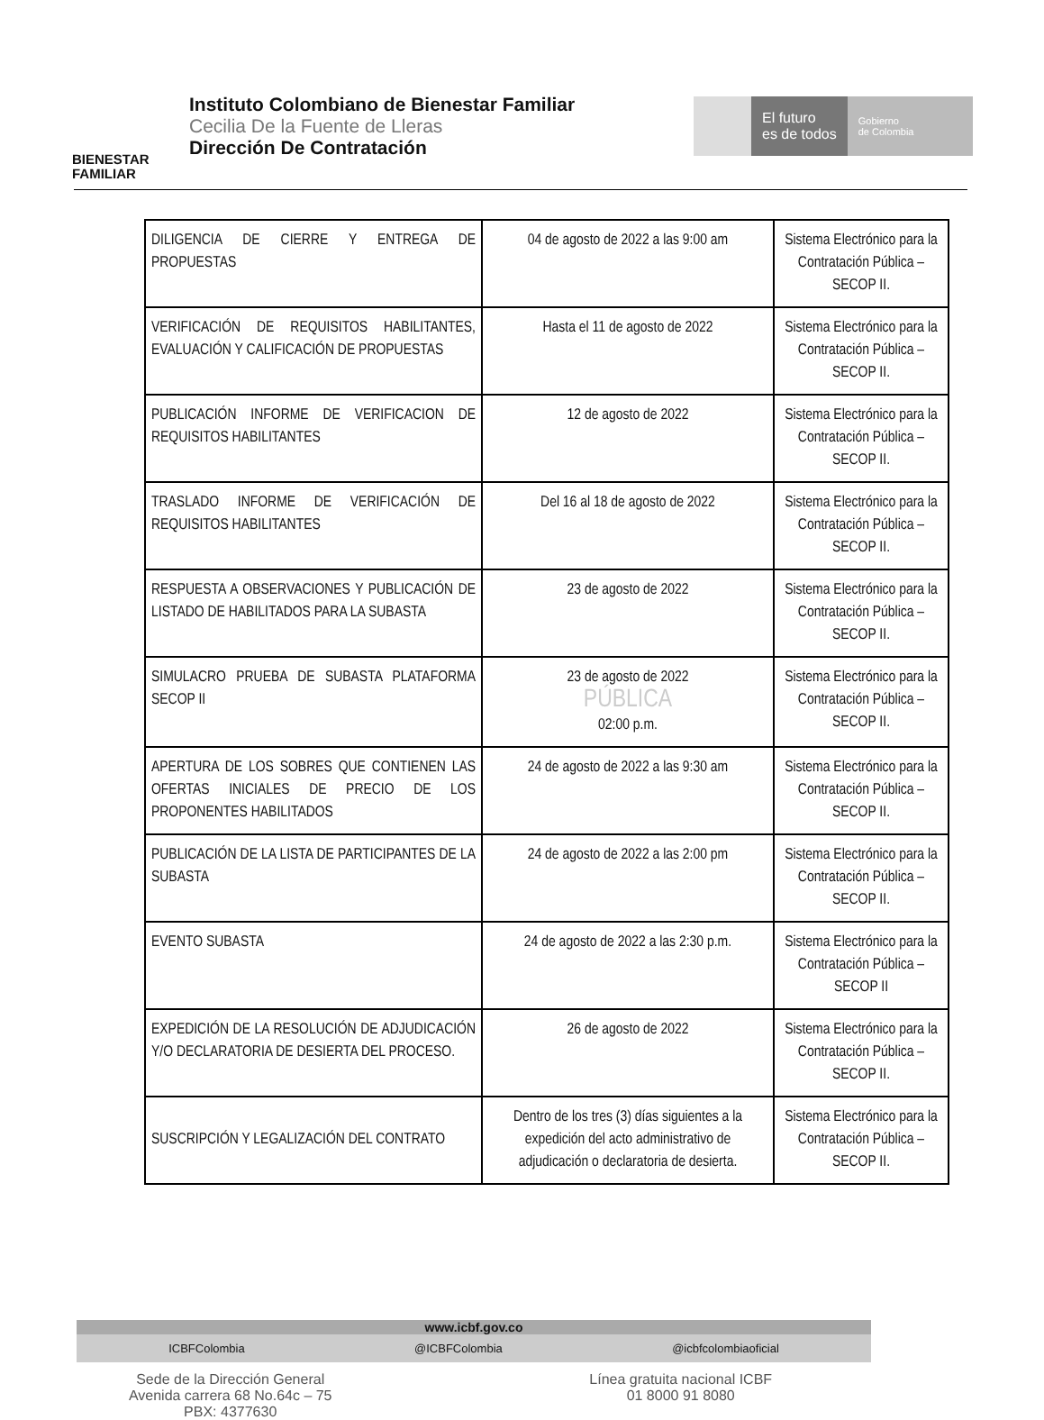BIENESTAR
FAMILIAR
Instituto Colombiano de Bienestar Familiar
Cecilia De la Fuente de Lleras
Dirección De Contratación
El futuro
es de todos
Gobierno
de Colombia
| DILIGENCIA DE CIERRE Y ENTREGA DE PROPUESTAS | 04 de agosto de 2022 a las 9:00 am | Sistema Electrónico para la Contratación Pública – SECOP II. |
| VERIFICACIÓN DE REQUISITOS HABILITANTES, EVALUACIÓN Y CALIFICACIÓN DE PROPUESTAS | Hasta el 11 de agosto de 2022 | Sistema Electrónico para la Contratación Pública – SECOP II. |
| PUBLICACIÓN INFORME DE VERIFICACION DE REQUISITOS HABILITANTES | 12 de agosto de 2022 | Sistema Electrónico para la Contratación Pública – SECOP II. |
| TRASLADO INFORME DE VERIFICACIÓN DE REQUISITOS HABILITANTES | Del 16 al 18 de agosto de 2022 | Sistema Electrónico para la Contratación Pública – SECOP II. |
| RESPUESTA A OBSERVACIONES Y PUBLICACIÓN DE LISTADO DE HABILITADOS PARA LA SUBASTA | 23 de agosto de 2022 | Sistema Electrónico para la Contratación Pública – SECOP II. |
| SIMULACRO PRUEBA DE SUBASTA PLATAFORMA SECOP II | 23 de agosto de 2022 PÚBLICA 02:00 p.m. | Sistema Electrónico para la Contratación Pública – SECOP II. |
| APERTURA DE LOS SOBRES QUE CONTIENEN LAS OFERTAS INICIALES DE PRECIO DE LOS PROPONENTES HABILITADOS | 24 de agosto de 2022 a las 9:30 am | Sistema Electrónico para la Contratación Pública – SECOP II. |
| PUBLICACIÓN DE LA LISTA DE PARTICIPANTES DE LA SUBASTA | 24 de agosto de 2022 a las 2:00 pm | Sistema Electrónico para la Contratación Pública – SECOP II. |
| EVENTO SUBASTA | 24 de agosto de 2022 a las 2:30 p.m. | Sistema Electrónico para la Contratación Pública – SECOP II |
| EXPEDICIÓN DE LA RESOLUCIÓN DE ADJUDICACIÓN Y/O DECLARATORIA DE DESIERTA DEL PROCESO. | 26 de agosto de 2022 | Sistema Electrónico para la Contratación Pública – SECOP II. |
| SUSCRIPCIÓN Y LEGALIZACIÓN DEL CONTRATO | Dentro de los tres (3) días siguientes a la expedición del acto administrativo de adjudicación o declaratoria de desierta. | Sistema Electrónico para la Contratación Pública – SECOP II. |
www.icbf.gov.co
ICBFColombia @ICBFColombia @icbfcolombiaoficial
Sede de la Dirección General
Avenida carrera 68 No.64c – 75
PBX: 4377630
Línea gratuita nacional ICBF
01 8000 91 8080